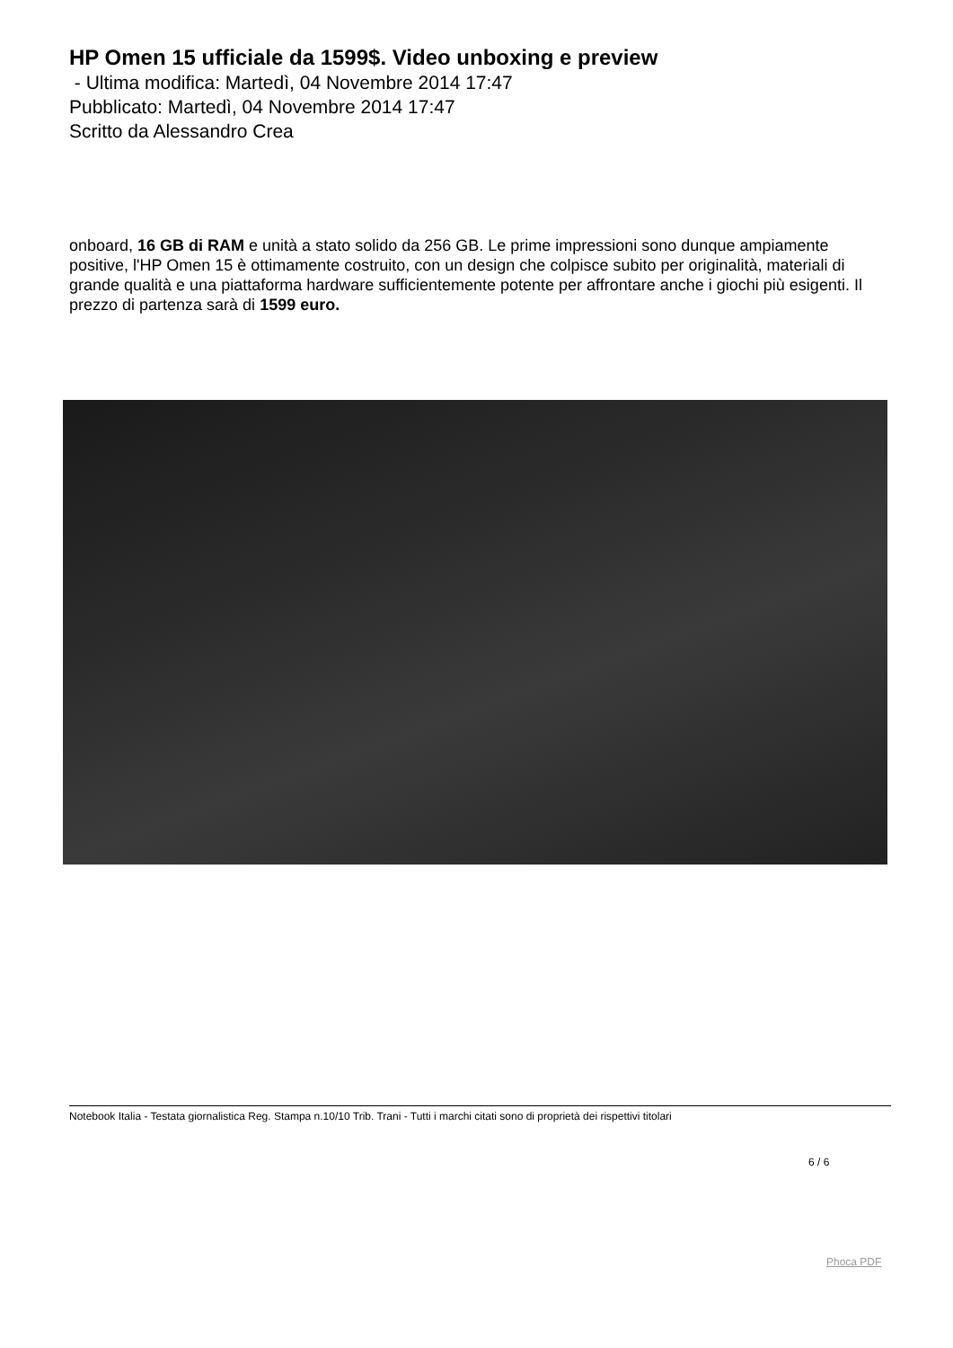HP Omen 15 ufficiale da 1599$. Video unboxing e preview
- Ultima modifica: Martedì, 04 Novembre 2014 17:47
Pubblicato: Martedì, 04 Novembre 2014 17:47
Scritto da Alessandro Crea
onboard, 16 GB di RAM e unità a stato solido da 256 GB. Le prime impressioni sono dunque ampiamente positive, l'HP Omen 15 è ottimamente costruito, con un design che colpisce subito per originalità, materiali di grande qualità e una piattaforma hardware sufficientemente potente per affrontare anche i giochi più esigenti. Il prezzo di partenza sarà di 1599 euro.
Notebook Italia - Testata giornalistica Reg. Stampa n.10/10 Trib. Trani - Tutti i marchi citati sono di proprietà dei rispettivi titolari
6 / 6
Phoca PDF